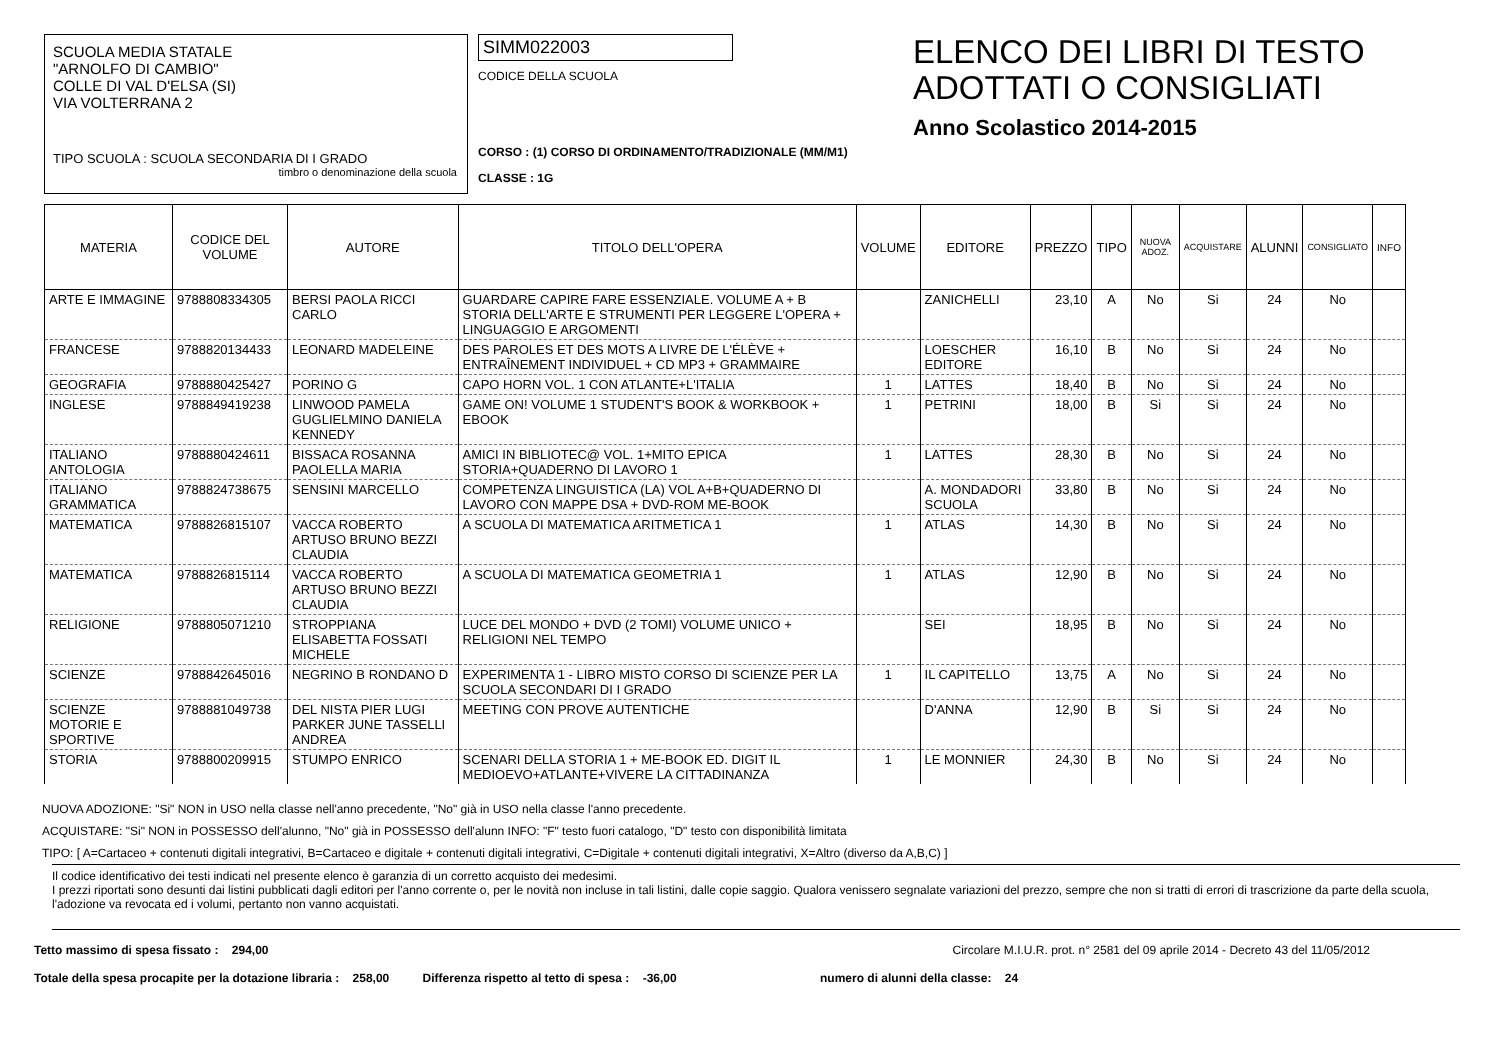SCUOLA MEDIA STATALE
"ARNOLFO DI CAMBIO"
COLLE DI VAL D'ELSA (SI)
VIA VOLTERRANA 2
TIPO SCUOLA : SCUOLA SECONDARIA DI I GRADO
timbro o denominazione della scuola
SIMM022003
CODICE DELLA SCUOLA
CORSO : (1) CORSO DI ORDINAMENTO/TRADIZIONALE (MM/M1)
CLASSE : 1G
ELENCO DEI LIBRI DI TESTO
ADOTTATI O CONSIGLIATI
Anno Scolastico 2014-2015
| MATERIA | CODICE DEL VOLUME | AUTORE | TITOLO DELL'OPERA | VOLUME | EDITORE | PREZZO | TIPO | NUOVA ADOZ. | ACQUISTARE | ALUNNI | CONSIGLIATO | INFO |
| --- | --- | --- | --- | --- | --- | --- | --- | --- | --- | --- | --- | --- |
| ARTE E IMMAGINE | 9788808334305 | BERSI PAOLA RICCI CARLO | GUARDARE CAPIRE FARE ESSENZIALE. VOLUME A + B STORIA DELL'ARTE E STRUMENTI PER LEGGERE L'OPERA + LINGUAGGIO E ARGOMENTI | | ZANICHELLI | 23,10 | A | No | Si | 24 | No | |
| FRANCESE | 9788820134433 | LEONARD MADELEINE | DES PAROLES ET DES MOTS A LIVRE DE L'ÉLÈVE + ENTRAÎNEMENT INDIVIDUEL + CD MP3 + GRAMMAIRE | | LOESCHER EDITORE | 16,10 | B | No | Si | 24 | No | |
| GEOGRAFIA | 9788880425427 | PORINO G | CAPO HORN VOL. 1 CON ATLANTE+L'ITALIA | 1 | LATTES | 18,40 | B | No | Si | 24 | No | |
| INGLESE | 9788849419238 | LINWOOD PAMELA GUGLIELMINO DANIELA KENNEDY | GAME ON! VOLUME 1 STUDENT'S BOOK & WORKBOOK + EBOOK | 1 | PETRINI | 18,00 | B | Si | Si | 24 | No | |
| ITALIANO ANTOLOGIA | 9788880424611 | BISSACA ROSANNA PAOLELLA MARIA | AMICI IN BIBLIOTEC@ VOL. 1+MITO EPICA STORIA+QUADERNO DI LAVORO 1 | 1 | LATTES | 28,30 | B | No | Si | 24 | No | |
| ITALIANO GRAMMATICA | 9788824738675 | SENSINI MARCELLO | COMPETENZA LINGUISTICA (LA) VOL A+B+QUADERNO DI LAVORO CON MAPPE DSA + DVD-ROM ME-BOOK | | A. MONDADORI SCUOLA | 33,80 | B | No | Si | 24 | No | |
| MATEMATICA | 9788826815107 | VACCA ROBERTO ARTUSO BRUNO BEZZI CLAUDIA | A SCUOLA DI MATEMATICA ARITMETICA 1 | 1 | ATLAS | 14,30 | B | No | Si | 24 | No | |
| MATEMATICA | 9788826815114 | VACCA ROBERTO ARTUSO BRUNO BEZZI CLAUDIA | A SCUOLA DI MATEMATICA GEOMETRIA 1 | 1 | ATLAS | 12,90 | B | No | Si | 24 | No | |
| RELIGIONE | 9788805071210 | STROPPIANA ELISABETTA FOSSATI MICHELE | LUCE DEL MONDO + DVD (2 TOMI) VOLUME UNICO + RELIGIONI NEL TEMPO | | SEI | 18,95 | B | No | Si | 24 | No | |
| SCIENZE | 9788842645016 | NEGRINO B RONDANO D | EXPERIMENTA 1 - LIBRO MISTO CORSO DI SCIENZE PER LA SCUOLA SECONDARI DI I GRADO | 1 | IL CAPITELLO | 13,75 | A | No | Si | 24 | No | |
| SCIENZE MOTORIE E SPORTIVE | 9788881049738 | DEL NISTA PIER LUGI PARKER JUNE TASSELLI ANDREA | MEETING CON PROVE AUTENTICHE | | D'ANNA | 12,90 | B | Si | Si | 24 | No | |
| STORIA | 9788800209915 | STUMPO ENRICO | SCENARI DELLA STORIA 1 + ME-BOOK ED. DIGIT IL MEDIOEVO+ATLANTE+VIVERE LA CITTADINANZA | 1 | LE MONNIER | 24,30 | B | No | Si | 24 | No | |
NUOVA ADOZIONE: "Si" NON in USO nella classe nell'anno precedente, "No" già in USO nella classe l'anno precedente.
ACQUISTARE: "Si" NON in POSSESSO dell'alunno, "No" già in POSSESSO dell'alunn INFO: "F" testo fuori catalogo, "D" testo con disponibilità limitata
TIPO: [ A=Cartaceo + contenuti digitali integrativi, B=Cartaceo e digitale + contenuti digitali integrativi, C=Digitale + contenuti digitali integrativi, X=Altro (diverso da A,B,C) ]
Il codice identificativo dei testi indicati nel presente elenco è garanzia di un corretto acquisto dei medesimi.
I prezzi riportati sono desunti dai listini pubblicati dagli editori per l'anno corrente o, per le novità non incluse in tali listini, dalle copie saggio. Qualora venissero segnalate variazioni del prezzo, sempre che non si tratti di errori di trascrizione da parte della scuola, l'adozione va revocata ed i volumi, pertanto non vanno acquistati.
Tetto massimo di spesa fissato : 294,00 Circolare M.I.U.R. prot. n° 2581 del 09 aprile 2014 - Decreto 43 del 11/05/2012
Totale della spesa procapite per la dotazione libraria : 258,00 Differenza rispetto al tetto di spesa : -36,00 numero di alunni della classe: 24